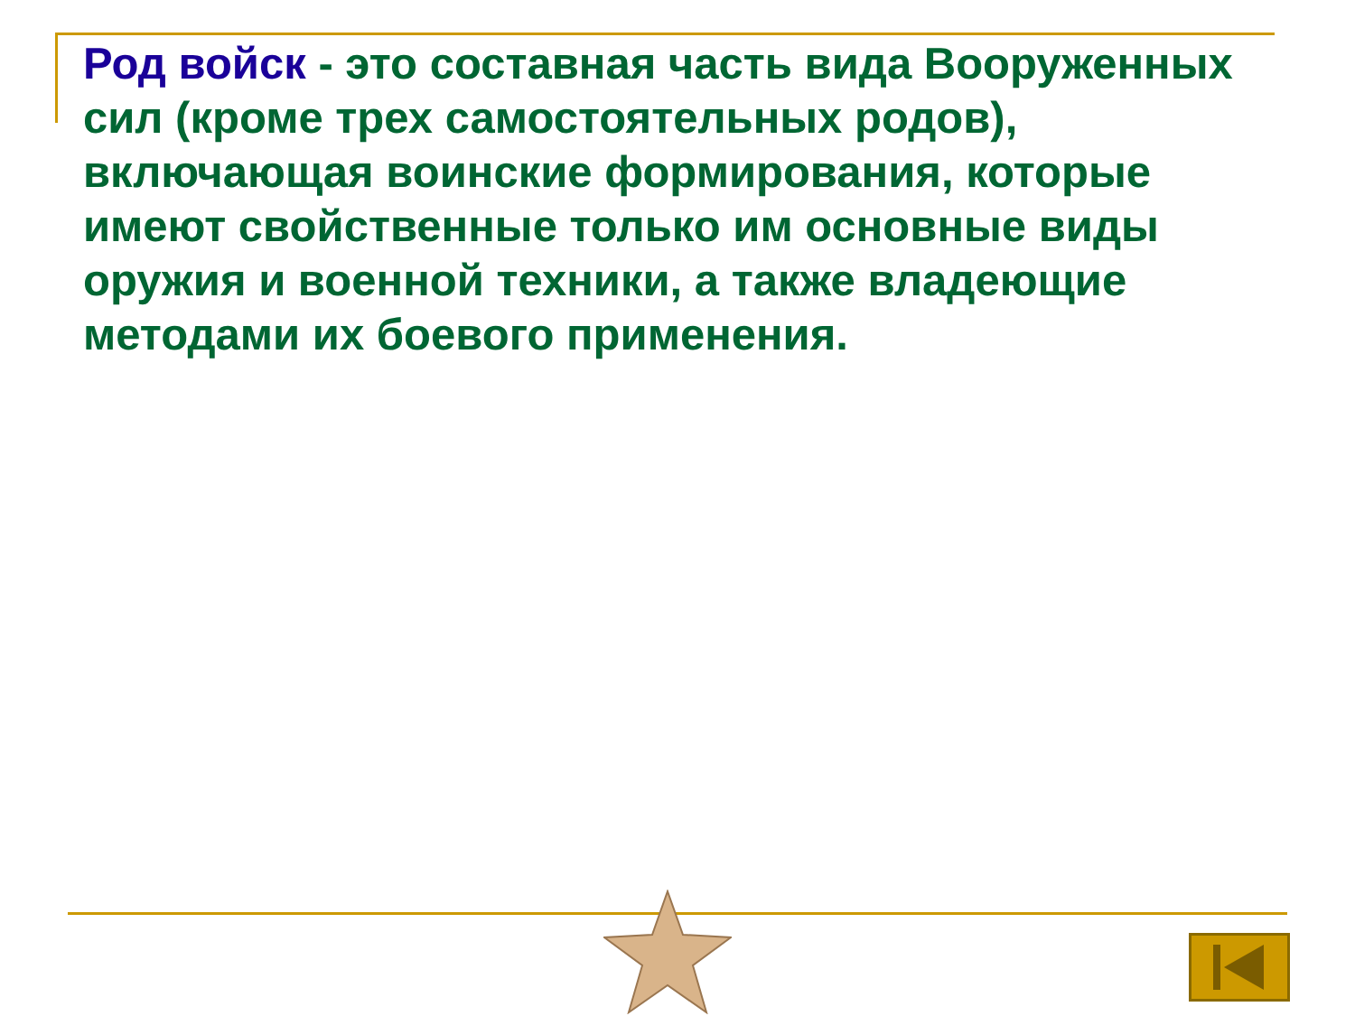Род войск - это составная часть вида Вооруженных сил (кроме трех самостоятельных родов), включающая воинские формирования, которые имеют свойственные только им основные виды оружия и военной техники, а также владеющие методами их боевого применения.